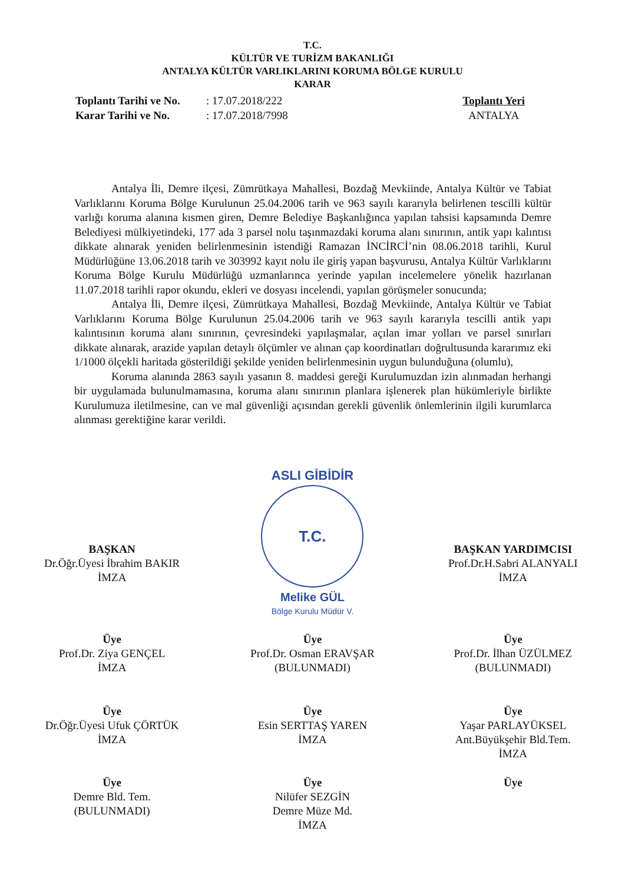T.C.
KÜLTÜR VE TURİZM BAKANLIĞI
ANTALYA KÜLTÜR VARLIKLARINI KORUMA BÖLGE KURULU
KARAR
Toplantı Tarihi ve No.: 17.07.2018/222
Karar Tarihi ve No.: 17.07.2018/7998
Toplantı Yeri
ANTALYA
Antalya İli, Demre ilçesi, Zümrütkaya Mahallesi, Bozdağ Mevkiinde, Antalya Kültür ve Tabiat Varlıklarını Koruma Bölge Kurulunun 25.04.2006 tarih ve 963 sayılı kararıyla belirlenen tescilli kültür varlığı koruma alanına kısmen giren, Demre Belediye Başkanlığınca yapılan tahsisi kapsamında Demre Belediyesi mülkiyetindeki, 177 ada 3 parsel nolu taşınmazdaki koruma alanı sınırının, antik yapı kalıntısı dikkate alınarak yeniden belirlenmesinin istendiği Ramazan İNCİRCİ’nin 08.06.2018 tarihli, Kurul Müdürlüğüne 13.06.2018 tarih ve 303992 kayıt nolu ile giriş yapan başvurusu, Antalya Kültür Varlıklarını Koruma Bölge Kurulu Müdürlüğü uzmanlarınca yerinde yapılan incelemelere yönelik hazırlanan 11.07.2018 tarihli rapor okundu, ekleri ve dosyası incelendi, yapılan görüşmeler sonucunda;
Antalya İli, Demre ilçesi, Zümrütkaya Mahallesi, Bozdağ Mevkiinde, Antalya Kültür ve Tabiat Varlıklarını Koruma Bölge Kurulunun 25.04.2006 tarih ve 963 sayılı kararıyla tescilli antik yapı kalıntısının koruma alanı sınırının, çevresindeki yapılaşmalar, açılan imar yolları ve parsel sınırları dikkate alınarak, arazide yapılan detaylı ölçümler ve alınan çap koordinatları doğrultusunda kararımız eki 1/1000 ölçekli haritada gösterildiği şekilde yeniden belirlenmesinin uygun bulunduğuna (olumlu),
Koruma alanında 2863 sayılı yasanın 8. maddesi gereği Kurulumuzdan izin alınmadan herhangi bir uygulamada bulunulmamasına, koruma alanı sınırının planlara işlenerek plan hükümleriyle birlikte Kurulumuza iletilmesine, can ve mal güvenliği açısından gerekli güvenlik önlemlerinin ilgili kurumlarca alınması gerektiğine karar verildi.
BAŞKAN
Dr.Öğr.Üyesi İbrahim BAKIR
İMZA
ASLI GİBİDİR
T.C.
Melike GÜL
Bölge Kurulu Müdür V.
BAŞKAN YARDIMCISI
Prof.Dr.H.Sabri ALANYALI
İMZA
Üye
Prof.Dr. Ziya GENÇEL
İMZA
Üye
Prof.Dr. Osman ERAVŞAR
(BULUNMADI)
Üye
Prof.Dr. İlhan ÜZÜLMEZ
(BULUNMADI)
Üye
Dr.Öğr.Üyesi Ufuk ÇÖRTÜK
İMZA
Üye
Esin SERTTAŞ YAREN
İMZA
Üye
Yaşar PARLAYÜKSEL
Ant.Büyükşehir Bld.Tem.
İMZA
Üye
Demre Bld. Tem.
(BULUNMADI)
Üye
Nilüfer SEZGİN
Demre Müze Md.
İMZA
Üye